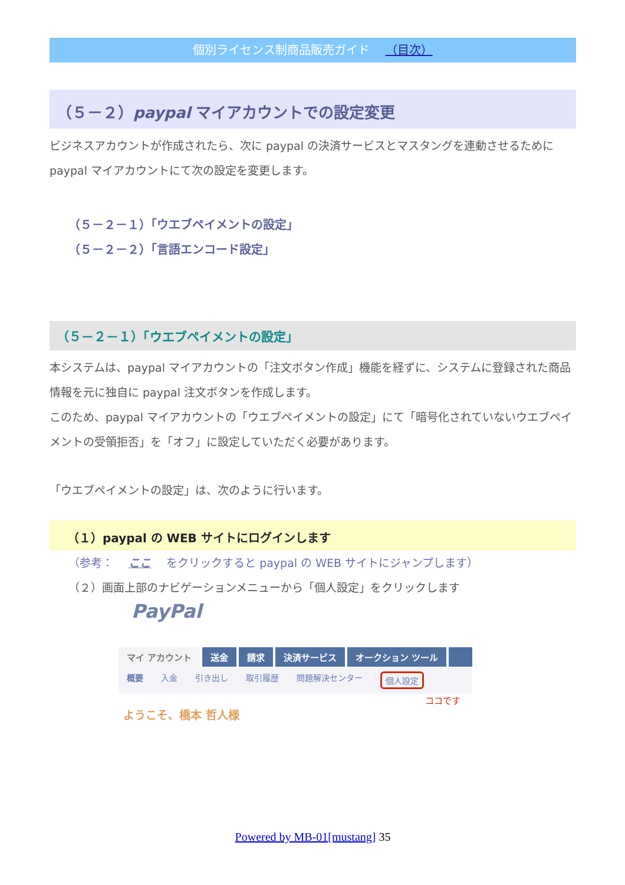個別ライセンス制商品販売ガイド （目次）
（５－２）paypal マイアカウントでの設定変更
ビジネスアカウントが作成されたら、次に paypal の決済サービスとマスタングを連動させるために paypal マイアカウントにて次の設定を変更します。
（５－２－１）「ウエブペイメントの設定」
（５－２－２）「言語エンコード設定」
（５－２－１）「ウエブペイメントの設定」
本システムは、paypal マイアカウントの「注文ボタン作成」機能を経ずに、システムに登録された商品情報を元に独自に paypal 注文ボタンを作成します。
このため、paypal マイアカウントの「ウエブペイメントの設定」にて「暗号化されていないウエブペイメントの受領拒否」を「オフ」に設定していただく必要があります。
「ウエブペイメントの設定」は、次のように行います。
（１）paypal の WEB サイトにログインします
（参考： ここ をクリックすると paypal の WEB サイトにジャンプします）
（２）画面上部のナビゲーションメニューから「個人設定」をクリックします
PayPal
マイ アカウント 送金 請求 決済サービス オークション ツール
概要 入金 引き出し 取引履歴 問題解決センター 個人設定
ココです
ようこそ、橋本 哲人様
Powered by MB-01[mustang] 35